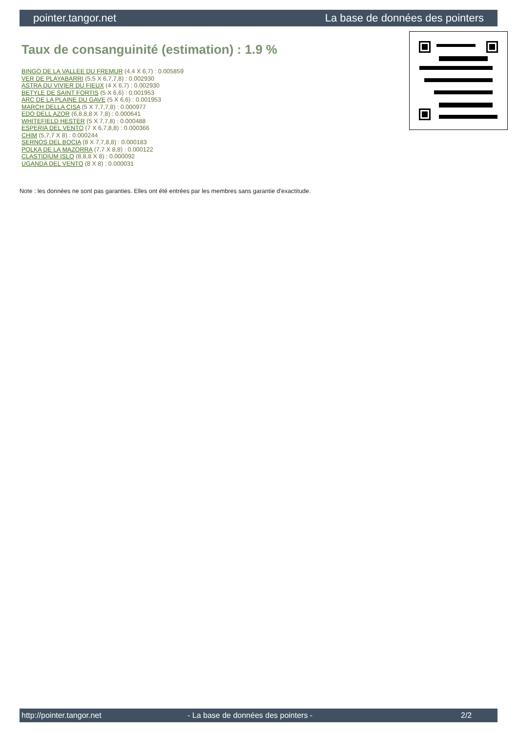pointer.tangor.net La base de données des pointers
Taux de consanguinité (estimation) : 1.9 %
BINGO DE LA VALLEE DU FREMUR (4,4 X 6,7) : 0.005859
VER DE PLAYABARRI (5,5 X 6,7,7,8) : 0.002930
ASTRA DU VIVIER DU FIEUX (4 X 6,7) : 0.002930
BETYLE DE SAINT FORTIS (5 X 6,6) : 0.001953
ARC DE LA PLAINE DU GAVE (5 X 6,6) : 0.001953
MARCH DELLA CISA (5 X 7,7,7,8) : 0.000977
EDO DELL AZOR (6,8,8,8 X 7,8) : 0.000641
WHITEFIELD HESTER (5 X 7,7,8) : 0.000488
ESPERIA DEL VENTO (7 X 6,7,8,8) : 0.000366
CHIM (5,7,7 X 8) : 0.000244
SERNOS DEL BOCIA (8 X 7,7,8,8) : 0.000183
POLKA DE LA MAZORRA (7,7 X 8,8) : 0.000122
CLASTIDIUM ISLO (8,8,8 X 8) : 0.000092
UGANDA DEL VENTO (8 X 8) : 0.000031
Note : les données ne sont pas garanties. Elles ont été entrées par les membres sans garantie d'exactitude.
http://pointer.tangor.net - La base de données des pointers - 2/2